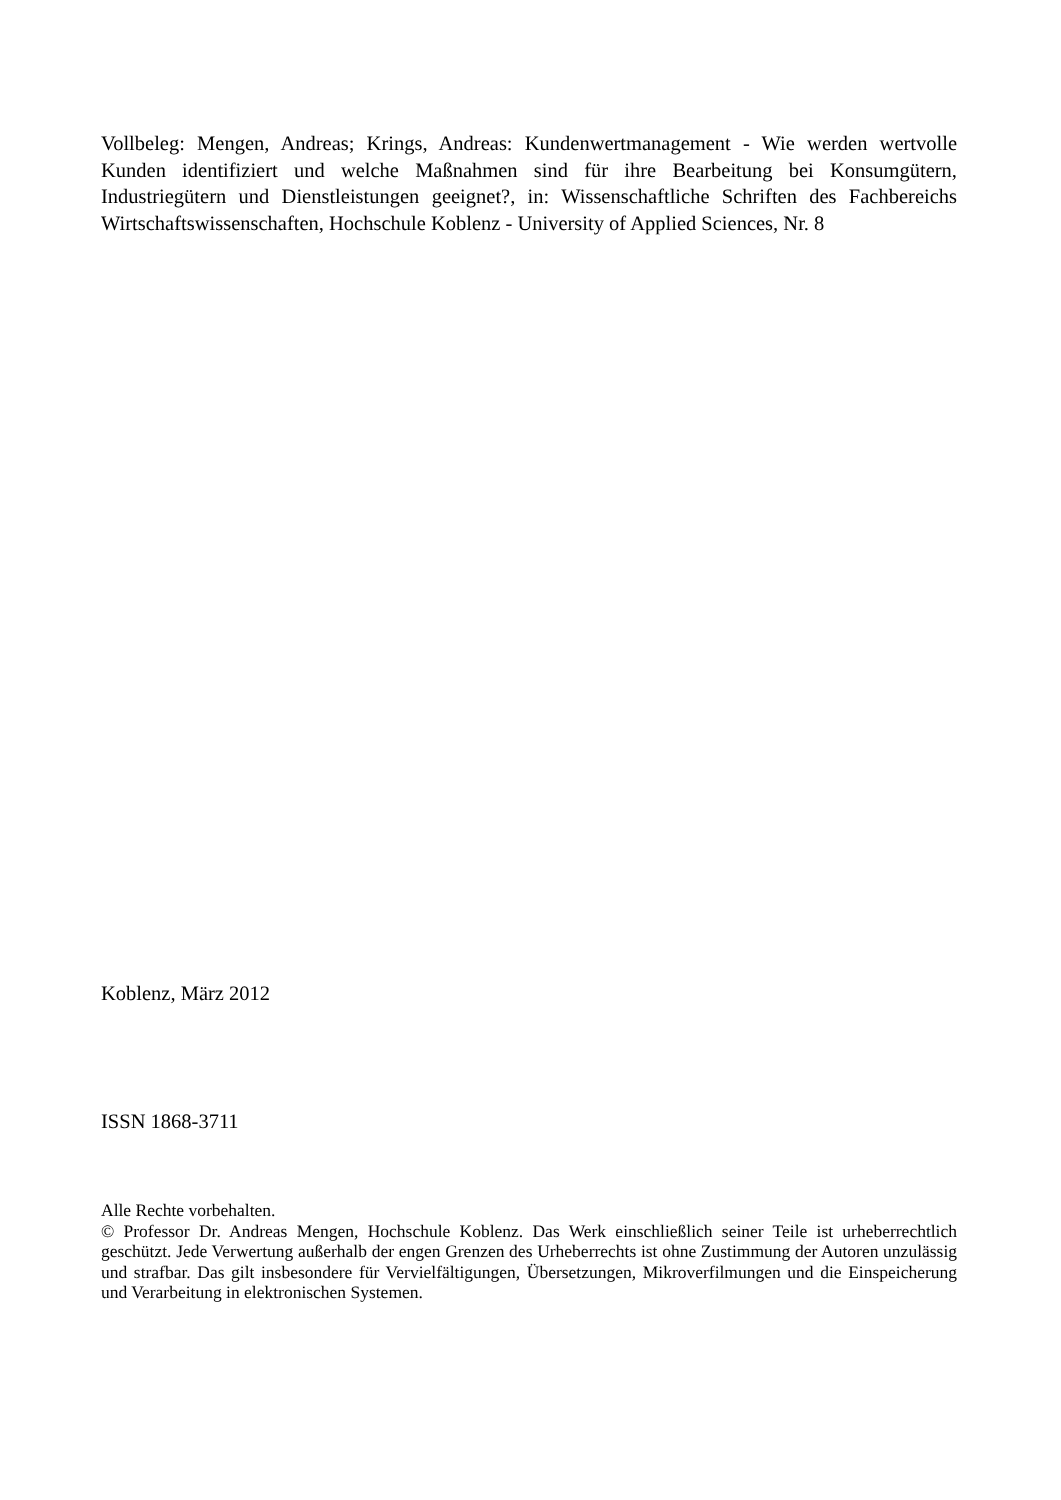Vollbeleg: Mengen, Andreas; Krings, Andreas: Kundenwertmanagement - Wie werden wertvolle Kunden identifiziert und welche Maßnahmen sind für ihre Bearbeitung bei Konsumgütern, Industriegütern und Dienstleistungen geeignet?, in: Wissenschaftliche Schriften des Fachbereichs Wirtschaftswissenschaften, Hochschule Koblenz - University of Applied Sciences, Nr. 8
Koblenz, März 2012
ISSN 1868-3711
Alle Rechte vorbehalten.
© Professor Dr. Andreas Mengen, Hochschule Koblenz. Das Werk einschließlich seiner Teile ist urheberrechtlich geschützt. Jede Verwertung außerhalb der engen Grenzen des Urheberrechts ist ohne Zustimmung der Autoren unzulässig und strafbar. Das gilt insbesondere für Vervielfältigungen, Übersetzungen, Mikroverfilmungen und die Einspeicherung und Verarbeitung in elektronischen Systemen.